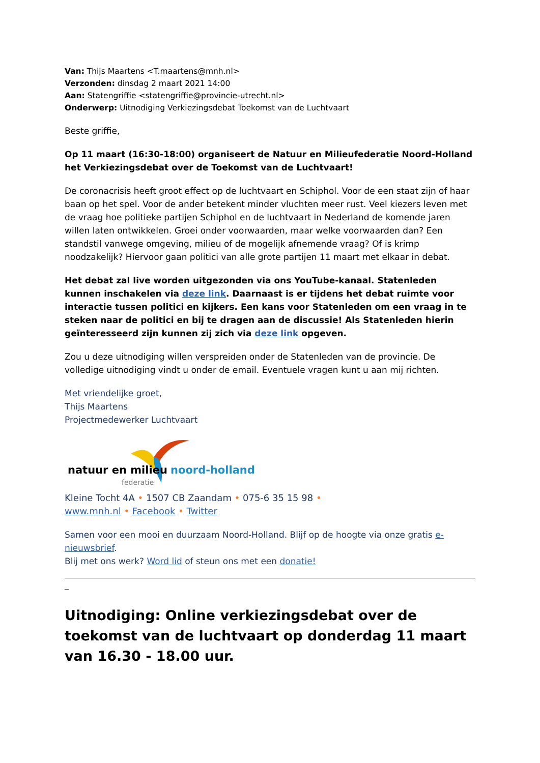Van: Thijs Maartens <T.maartens@mnh.nl>
Verzonden: dinsdag 2 maart 2021 14:00
Aan: Statengriffie <statengriffie@provincie-utrecht.nl>
Onderwerp: Uitnodiging Verkiezingsdebat Toekomst van de Luchtvaart
Beste griffie,
Op 11 maart (16:30-18:00) organiseert de Natuur en Milieufederatie Noord-Holland het Verkiezingsdebat over de Toekomst van de Luchtvaart!
De coronacrisis heeft groot effect op de luchtvaart en Schiphol. Voor de een staat zijn of haar baan op het spel. Voor de ander betekent minder vluchten meer rust. Veel kiezers leven met de vraag hoe politieke partijen Schiphol en de luchtvaart in Nederland de komende jaren willen laten ontwikkelen. Groei onder voorwaarden, maar welke voorwaarden dan? Een standstil vanwege omgeving, milieu of de mogelijk afnemende vraag? Of is krimp noodzakelijk? Hiervoor gaan politici van alle grote partijen 11 maart met elkaar in debat.
Het debat zal live worden uitgezonden via ons YouTube-kanaal. Statenleden kunnen inschakelen via deze link. Daarnaast is er tijdens het debat ruimte voor interactie tussen politici en kijkers. Een kans voor Statenleden om een vraag in te steken naar de politici en bij te dragen aan de discussie! Als Statenleden hierin geïnteresseerd zijn kunnen zij zich via deze link opgeven.
Zou u deze uitnodiging willen verspreiden onder de Statenleden van de provincie. De volledige uitnodiging vindt u onder de email. Eventuele vragen kunt u aan mij richten.
Met vriendelijke groet,
Thijs Maartens
Projectmedewerker Luchtvaart
natuur en milieu noord-holland
federatie
Kleine Tocht 4A • 1507 CB Zaandam • 075-6 35 15 98 •
www.mnh.nl • Facebook • Twitter
Samen voor een mooi en duurzaam Noord-Holland. Blijf op de hoogte via onze gratis e-nieuwsbrief.
Blij met ons werk? Word lid of steun ons met een donatie!
_
Uitnodiging: Online verkiezingsdebat over de toekomst van de luchtvaart op donderdag 11 maart van 16.30 - 18.00 uur.